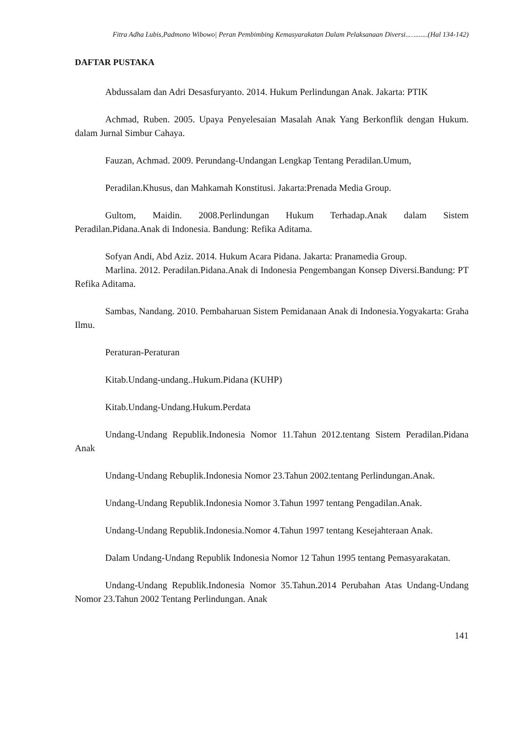Fitra Adha Lubis,Padmono Wibowo| Peran Pembimbing Kemasyarakatan Dalam Pelaksanaan Diversi..….......(Hal 134-142)
DAFTAR PUSTAKA
Abdussalam dan Adri Desasfuryanto. 2014. Hukum Perlindungan Anak. Jakarta: PTIK
Achmad, Ruben. 2005. Upaya Penyelesaian Masalah Anak Yang Berkonflik dengan Hukum. dalam Jurnal Simbur Cahaya.
Fauzan, Achmad. 2009. Perundang-Undangan Lengkap Tentang Peradilan.Umum,
Peradilan.Khusus, dan Mahkamah Konstitusi. Jakarta:Prenada Media Group.
Gultom, Maidin. 2008.Perlindungan Hukum Terhadap.Anak dalam Sistem Peradilan.Pidana.Anak di Indonesia. Bandung: Refika Aditama.
Sofyan Andi, Abd Aziz. 2014. Hukum Acara Pidana. Jakarta: Pranamedia Group.
Marlina. 2012. Peradilan.Pidana.Anak di Indonesia Pengembangan Konsep Diversi.Bandung: PT Refika Aditama.
Sambas, Nandang. 2010. Pembaharuan Sistem Pemidanaan Anak di Indonesia.Yogyakarta: Graha Ilmu.
Peraturan-Peraturan
Kitab.Undang-undang..Hukum.Pidana (KUHP)
Kitab.Undang-Undang.Hukum.Perdata
Undang-Undang Republik.Indonesia Nomor 11.Tahun 2012.tentang Sistem Peradilan.Pidana Anak
Undang-Undang Rebuplik.Indonesia Nomor 23.Tahun 2002.tentang Perlindungan.Anak.
Undang-Undang Republik.Indonesia Nomor 3.Tahun 1997 tentang Pengadilan.Anak.
Undang-Undang Republik.Indonesia.Nomor 4.Tahun 1997 tentang Kesejahteraan Anak.
Dalam Undang-Undang Republik Indonesia Nomor 12 Tahun 1995 tentang Pemasyarakatan.
Undang-Undang Republik.Indonesia Nomor 35.Tahun.2014 Perubahan Atas Undang-Undang Nomor 23.Tahun 2002 Tentang Perlindungan. Anak
141